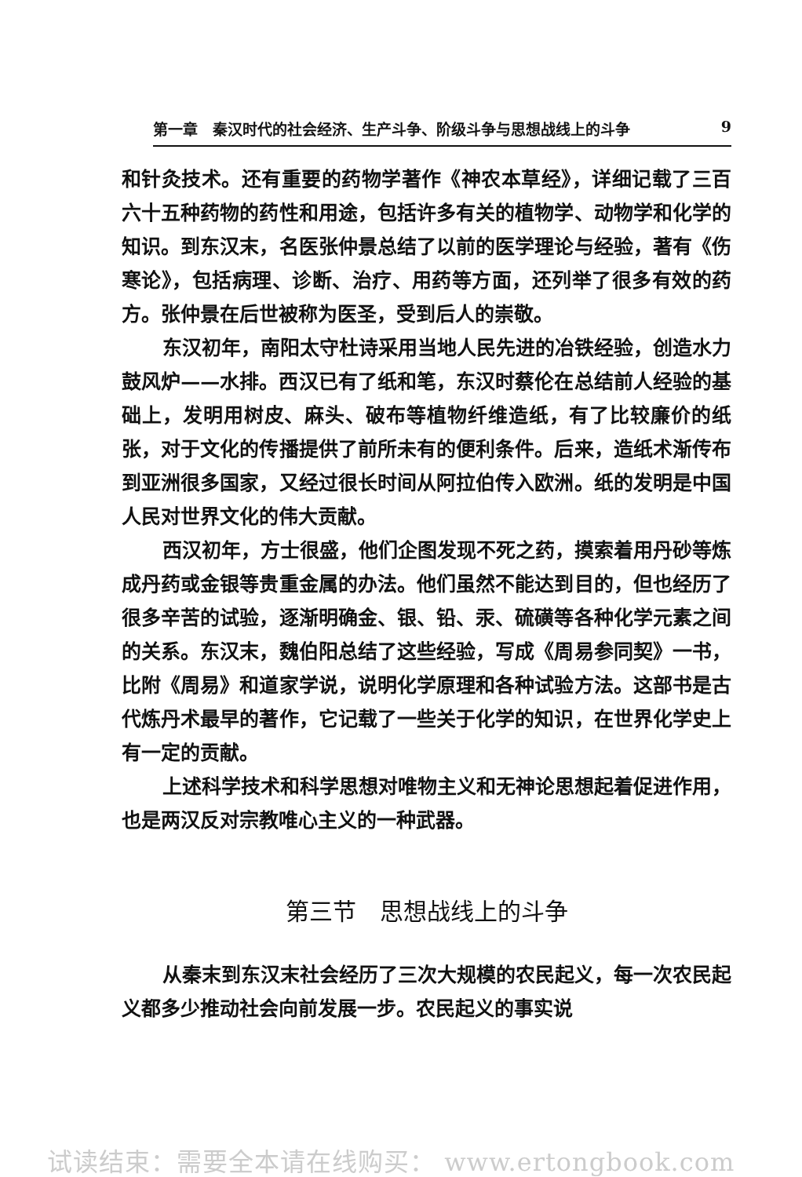第一章　秦汉时代的社会经济、生产斗争、阶级斗争与思想战线上的斗争 9
和针灸技术。还有重要的药物学著作《神农本草经》，详细记载了三百六十五种药物的药性和用途，包括许多有关的植物学、动物学和化学的知识。到东汉末，名医张仲景总结了以前的医学理论与经验，著有《伤寒论》，包括病理、诊断、治疗、用药等方面，还列举了很多有效的药方。张仲景在后世被称为医圣，受到后人的崇敬。
东汉初年，南阳太守杜诗采用当地人民先进的冶铁经验，创造水力鼓风炉——水排。西汉已有了纸和笔，东汉时蔡伦在总结前人经验的基础上，发明用树皮、麻头、破布等植物纤维造纸，有了比较廉价的纸张，对于文化的传播提供了前所未有的便利条件。后来，造纸术渐传布到亚洲很多国家，又经过很长时间从阿拉伯传入欧洲。纸的发明是中国人民对世界文化的伟大贡献。
西汉初年，方士很盛，他们企图发现不死之药，摸索着用丹砂等炼成丹药或金银等贵重金属的办法。他们虽然不能达到目的，但也经历了很多辛苦的试验，逐渐明确金、银、铅、汞、硫磺等各种化学元素之间的关系。东汉末，魏伯阳总结了这些经验，写成《周易参同契》一书，比附《周易》和道家学说，说明化学原理和各种试验方法。这部书是古代炼丹术最早的著作，它记载了一些关于化学的知识，在世界化学史上有一定的贡献。
上述科学技术和科学思想对唯物主义和无神论思想起着促进作用，也是两汉反对宗教唯心主义的一种武器。
第三节　思想战线上的斗争
从秦末到东汉末社会经历了三次大规模的农民起义，每一次农民起义都多少推动社会向前发展一步。农民起义的事实说
试读结束：需要全本请在线购买： www.ertongbook.com